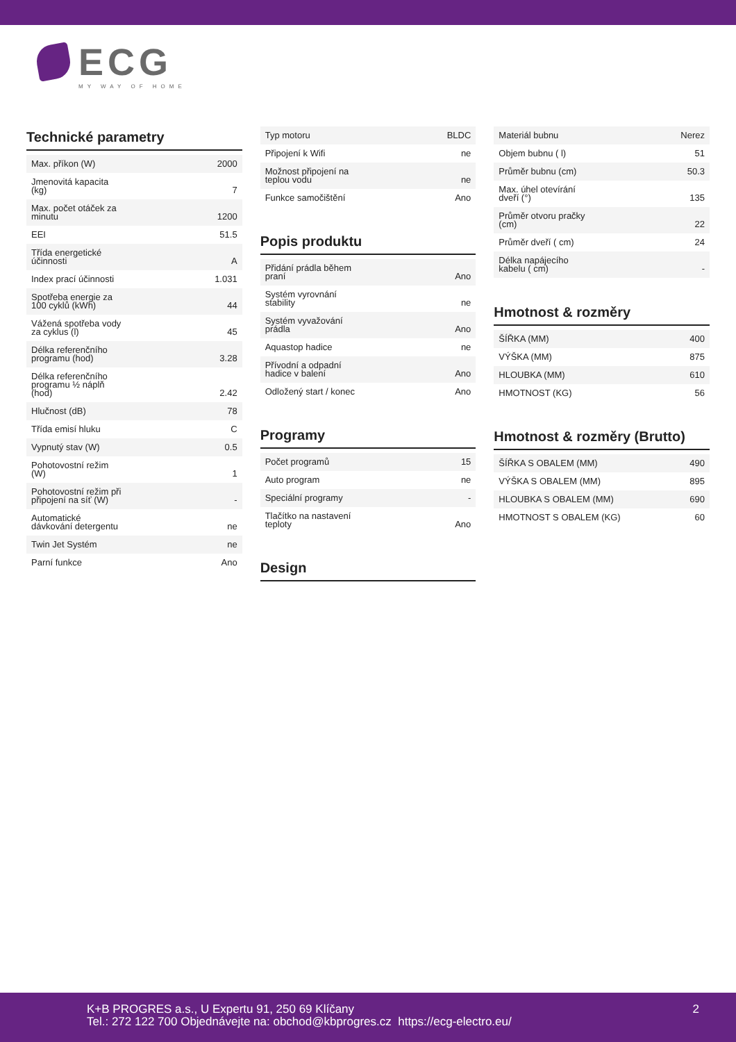ECG
MY WAY OF HOME
Technické parametry
| Max. příkon (W) | 2000 |
| Jmenovitá kapacita (kg) | 7 |
| Max. počet otáček za minutu | 1200 |
| EEI | 51.5 |
| Třída energetické účinnosti | A |
| Index prací účinnosti | 1.031 |
| Spotřeba energie za 100 cyklů (kWh) | 44 |
| Vážená spotřeba vody za cyklus (l) | 45 |
| Délka referenčního programu (hod) | 3.28 |
| Délka referenčního programu ½ náplň (hod) | 2.42 |
| Hlučnost (dB) | 78 |
| Třída emisí hluku | C |
| Vypnutý stav (W) | 0.5 |
| Pohotovostní režim (W) | 1 |
| Pohotovostní režim při připojení na síť (W) | - |
| Automatické dávkování detergentu | ne |
| Twin Jet Systém | ne |
| Parní funkce | Ano |
| Typ motoru | BLDC |
| Připojení k Wifi | ne |
| Možnost připojení na teplou vodu | ne |
| Funkce samočištění | Ano |
Popis produktu
| Přidání prádla během praní | Ano |
| Systém vyrovnání stability | ne |
| Systém vyvažování prádla | Ano |
| Aquastop hadice | ne |
| Přívodní a odpadní hadice v balení | Ano |
| Odložený start / konec | Ano |
Programy
| Počet programů | 15 |
| Auto program | ne |
| Speciální programy | - |
| Tlačítko na nastavení teploty | Ano |
Design
| Materiál bubnu | Nerez |
| Objem bubnu ( l) | 51 |
| Průměr bubnu (cm) | 50.3 |
| Max. úhel otevírání dveří (°) | 135 |
| Průměr otvoru pračky (cm) | 22 |
| Průměr dveří ( cm) | 24 |
| Délka napájecího kabelu ( cm) | - |
Hmotnost & rozměry
| ŠÍŘKA (MM) | 400 |
| VÝŠKA (MM) | 875 |
| HLOUBKA (MM) | 610 |
| HMOTNOST (KG) | 56 |
Hmotnost & rozměry (Brutto)
| ŠÍŘKA S OBALEM (MM) | 490 |
| VÝŠKA S OBALEM (MM) | 895 |
| HLOUBKA S OBALEM (MM) | 690 |
| HMOTNOST S OBALEM (KG) | 60 |
K+B PROGRES a.s., U Expertu 91, 250 69 Klíčany
Tel.: 272 122 700 Objednávejte na: obchod@kbprogres.cz https://ecg-electro.eu/
2